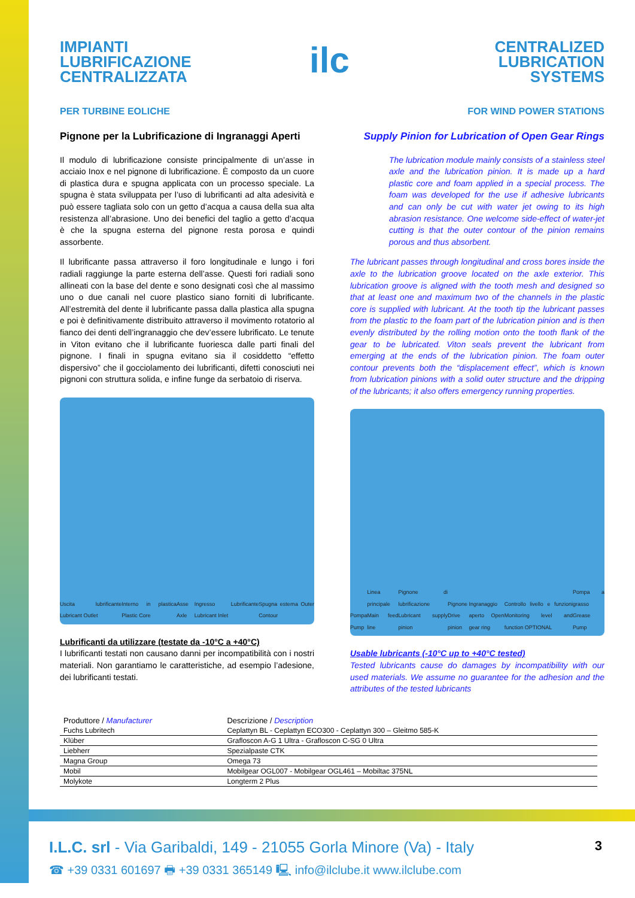IMPIANTI
LUBRIFICAZIONE
CENTRALIZZATA
PER TURBINE EOLICHE
ilc
CENTRALIZED
LUBRICATION
SYSTEMS
FOR WIND POWER STATIONS
Pignone per la Lubrificazione di Ingranaggi Aperti
Il modulo di lubrificazione consiste principalmente di un’asse in acciaio Inox e nel pignone di lubrificazione. È composto da un cuore di plastica dura e spugna applicata con un processo speciale. La spugna è stata sviluppata per l’uso di lubrificanti ad alta adesività e può essere tagliata solo con un getto d’acqua a causa della sua alta resistenza all’abrasione. Uno dei benefici del taglio a getto d’acqua è che la spugna esterna del pignone resta porosa e quindi assorbente.
Il lubrificante passa attraverso il foro longitudinale e lungo i fori radiali raggiunge la parte esterna dell’asse. Questi fori radiali sono allineati con la base del dente e sono designati così che al massimo uno o due canali nel cuore plastico siano forniti di lubrificante. All’estremità del dente il lubrificante passa dalla plastica alla spugna e poi è definitivamente distribuito attraverso il movimento rotatorio al fianco dei denti dell’ingranaggio che dev’essere lubrificato. Le tenute in Viton evitano che il lubrificante fuoriesca dalle parti finali del pignone. I finali in spugna evitano sia il cosiddetto “effetto dispersivo” che il gocciolamento dei lubrificanti, difetti conosciuti nei pignoni con struttura solida, e infine funge da serbatoio di riserva.
Uscita lubrificante Lubricant Outlet Interno in plastica Plastic Core Asse Axle Ingresso Lubrificante Lubricant Inlet Spugna esterna Outer Contour
Lubrificanti da utilizzare (testate da -10°C a +40°C)
I lubrificanti testati non causano danni per incompatibilità con i nostri materiali. Non garantiamo le caratteristiche, ad esempio l’adesione, dei lubrificanti testati.
Supply Pinion for Lubrication of Open Gear Rings
The lubrication module mainly consists of a stainless steel axle and the lubrication pinion. It is made up a hard plastic core and foam applied in a special process. The foam was developed for the use if adhesive lubricants and can only be cut with water jet owing to its high abrasion resistance. One welcome side-effect of water-jet cutting is that the outer contour of the pinion remains porous and thus absorbent.
The lubricant passes through longitudinal and cross bores inside the axle to the lubrication groove located on the axle exterior. This lubrication groove is aligned with the tooth mesh and designed so that at least one and maximum two of the channels in the plastic core is supplied with lubricant. At the tooth tip the lubricant passes from the plastic to the foam part of the lubrication pinion and is then evenly distributed by the rolling motion onto the tooth flank of the gear to be lubricated. Viton seals prevent the lubricant from emerging at the ends of the lubrication pinion. The foam outer contour prevents both the “displacement effect”, which is known from lubrication pinions with a solid outer structure and the dripping of the lubricants; it also offers emergency running properties.
Pompa Pump Linea principale Main feed line Pignone di lubrificazione Lubricant supply pinion Pignone Drive pinion Ingranaggio aperto Open gear ring Controllo livello e funzioni Monitoring level and function OPTIONAL Pompa a grasso Grease Pump
Usable lubricants (-10°C up to +40°C tested)
Tested lubricants cause do damages by incompatibility with our used materials. We assume no guarantee for the adhesion and the attributes of the tested lubricants
| Produttore / Manufacturer | Descrizione / Description |
| --- | --- |
| Fuchs Lubritech | Ceplattyn BL - Ceplattyn ECO300 - Ceplattyn 300 – Gleitmo 585-K |
| Klüber | Grafloscon A-G 1 Ultra - Grafloscon C-SG 0 Ultra |
| Liebherr | Spezialpaste CTK |
| Magna Group | Omega 73 |
| Mobil | Mobilgear OGL007 - Mobilgear OGL461 – Mobiltac 375NL |
| Molykote | Longterm 2 Plus |
I.L.C. srl - Via Garibaldi, 149 - 21055 Gorla Minore (Va) - Italy
☎ +39 0331 601697 🖶 +39 0331 365149 🖳 info@ilclube.it www.ilclube.com
3